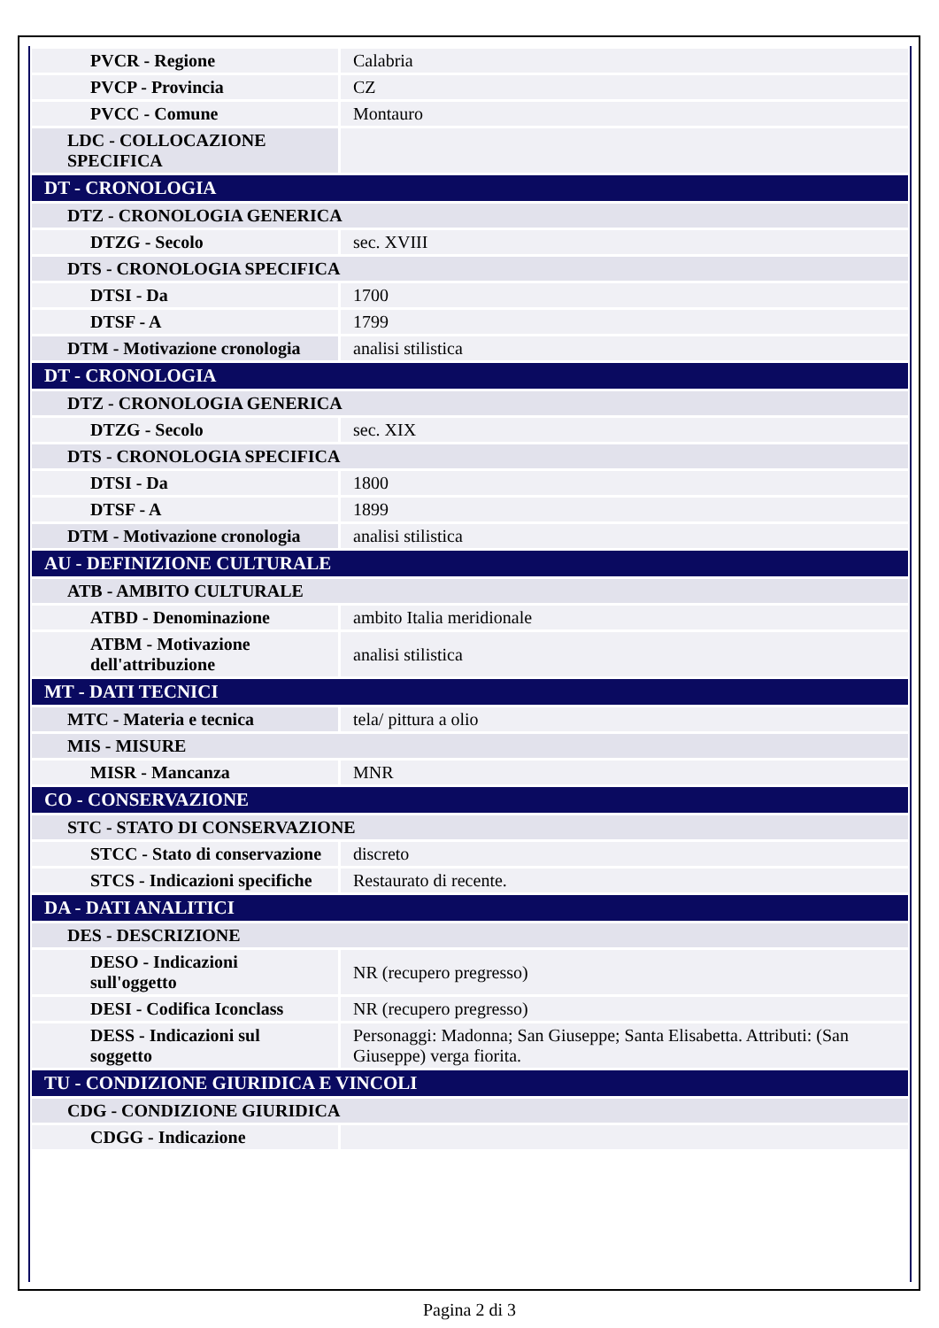| PVCR - Regione | Calabria |
| PVCP - Provincia | CZ |
| PVCC - Comune | Montauro |
| LDC - COLLOCAZIONE SPECIFICA | |
| DT - CRONOLOGIA | |
| DTZ - CRONOLOGIA GENERICA | |
| DTZG - Secolo | sec. XVIII |
| DTS - CRONOLOGIA SPECIFICA | |
| DTSI - Da | 1700 |
| DTSF - A | 1799 |
| DTM - Motivazione cronologia | analisi stilistica |
| DT - CRONOLOGIA | |
| DTZ - CRONOLOGIA GENERICA | |
| DTZG - Secolo | sec. XIX |
| DTS - CRONOLOGIA SPECIFICA | |
| DTSI - Da | 1800 |
| DTSF - A | 1899 |
| DTM - Motivazione cronologia | analisi stilistica |
| AU - DEFINIZIONE CULTURALE | |
| ATB - AMBITO CULTURALE | |
| ATBD - Denominazione | ambito Italia meridionale |
| ATBM - Motivazione dell'attribuzione | analisi stilistica |
| MT - DATI TECNICI | |
| MTC - Materia e tecnica | tela/ pittura a olio |
| MIS - MISURE | |
| MISR - Mancanza | MNR |
| CO - CONSERVAZIONE | |
| STC - STATO DI CONSERVAZIONE | |
| STCC - Stato di conservazione | discreto |
| STCS - Indicazioni specifiche | Restaurato di recente. |
| DA - DATI ANALITICI | |
| DES - DESCRIZIONE | |
| DESO - Indicazioni sull'oggetto | NR (recupero pregresso) |
| DESI - Codifica Iconclass | NR (recupero pregresso) |
| DESS - Indicazioni sul soggetto | Personaggi: Madonna; San Giuseppe; Santa Elisabetta. Attributi: (San Giuseppe) verga fiorita. |
| TU - CONDIZIONE GIURIDICA E VINCOLI | |
| CDG - CONDIZIONE GIURIDICA | |
| CDGG - Indicazione | |
Pagina 2 di 3